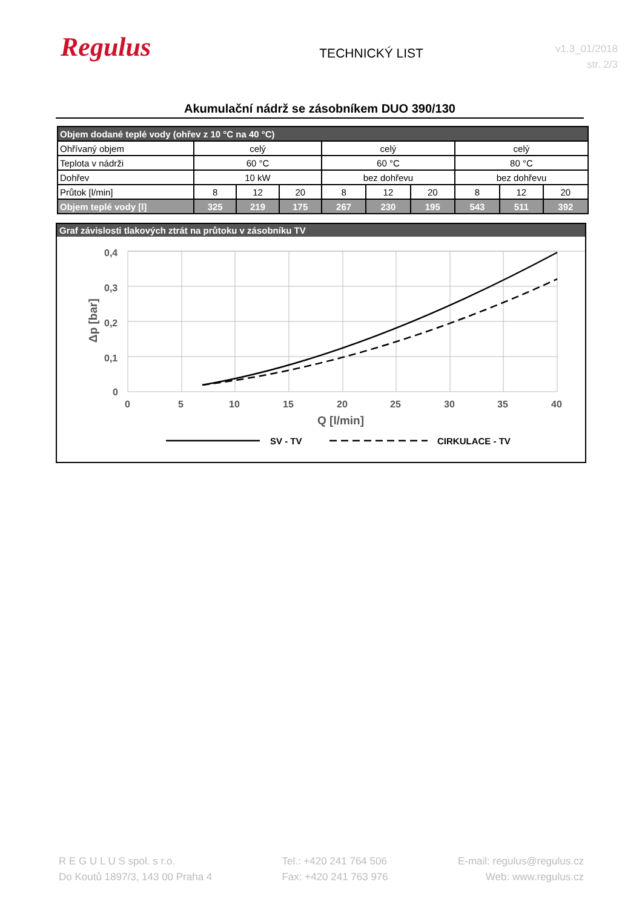Regulus
TECHNICKÝ LIST
v1.3_01/2018
str. 2/3
Akumulační nádrž se zásobníkem DUO 390/130
| Objem dodané teplé vody (ohřev z 10 °C na 40 °C) | | | | | | | | | |
| Ohřívaný objem | celý | | | celý | | | celý | | |
| Teplota v nádrži | 60 °C | | | 60 °C | | | 80 °C | | |
| Dohřev | 10 kW | | | bez dohřevu | | | bez dohřevu | | |
| Průtok [l/min] | 8 | 12 | 20 | 8 | 12 | 20 | 8 | 12 | 20 |
| Objem teplé vody [l] | 325 | 219 | 175 | 267 | 230 | 195 | 543 | 511 | 392 |
Graf závislosti tlakových ztrát na průtoku v zásobníku TV
0,4
0,3
0,2
0,1
0
0
5
10
15
20
25
30
35
40
Q [l/min]
Δp [bar]
SV - TV
CIRKULACE - TV
R E G U L U S spol. s r.o.
Do Koutů 1897/3, 143 00 Praha 4
Tel.: +420 241 764 506
Fax: +420 241 763 976
E-mail: regulus@regulus.cz
Web: www.regulus.cz